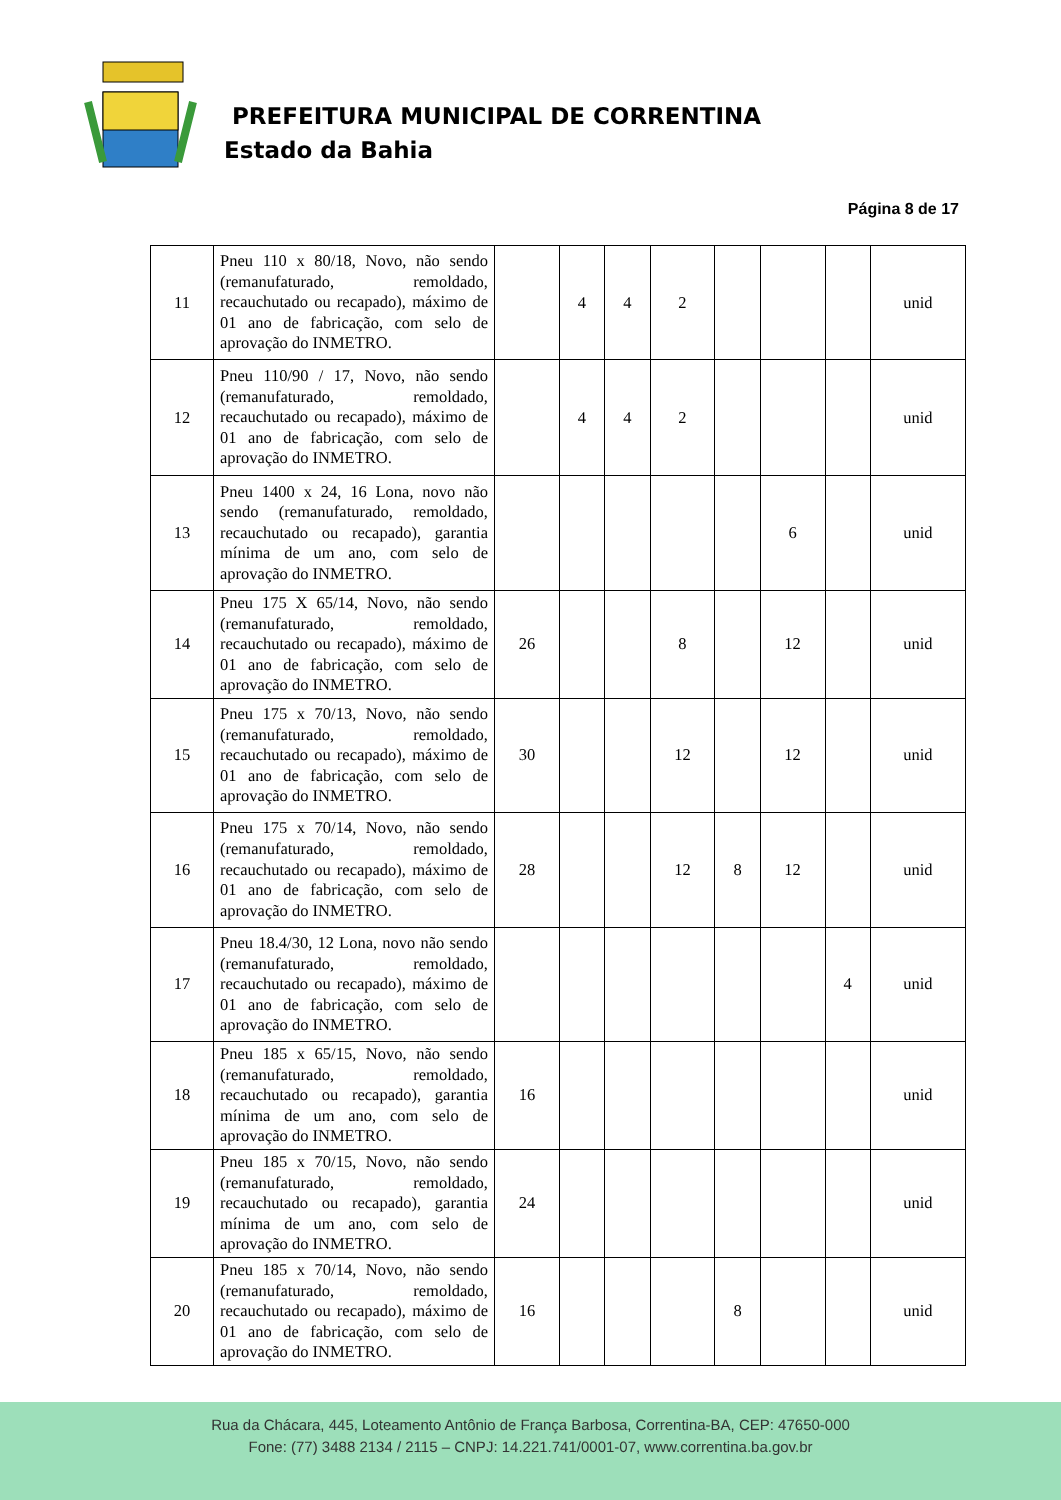PREFEITURA MUNICIPAL DE CORRENTINA
Estado da Bahia
Página 8 de 17
| 11 | Pneu 110 x 80/18, Novo, não sendo (remanufaturado, remoldado, recauchutado ou recapado), máximo de 01 ano de fabricação, com selo de aprovação do INMETRO. | | 4 | 4 | 2 | | | | unid |
| 12 | Pneu 110/90 / 17, Novo, não sendo (remanufaturado, remoldado, recauchutado ou recapado), máximo de 01 ano de fabricação, com selo de aprovação do INMETRO. | | 4 | 4 | 2 | | | | unid |
| 13 | Pneu 1400 x 24, 16 Lona, novo não sendo (remanufaturado, remoldado, recauchutado ou recapado), garantia mínima de um ano, com selo de aprovação do INMETRO. | | | | | | 6 | | unid |
| 14 | Pneu 175 X 65/14, Novo, não sendo (remanufaturado, remoldado, recauchutado ou recapado), máximo de 01 ano de fabricação, com selo de aprovação do INMETRO. | 26 | | | 8 | | 12 | | unid |
| 15 | Pneu 175 x 70/13, Novo, não sendo (remanufaturado, remoldado, recauchutado ou recapado), máximo de 01 ano de fabricação, com selo de aprovação do INMETRO. | 30 | | | 12 | | 12 | | unid |
| 16 | Pneu 175 x 70/14, Novo, não sendo (remanufaturado, remoldado, recauchutado ou recapado), máximo de 01 ano de fabricação, com selo de aprovação do INMETRO. | 28 | | | 12 | 8 | 12 | | unid |
| 17 | Pneu 18.4/30, 12 Lona, novo não sendo (remanufaturado, remoldado, recauchutado ou recapado), máximo de 01 ano de fabricação, com selo de aprovação do INMETRO. | | | | | | | 4 | unid |
| 18 | Pneu 185 x 65/15, Novo, não sendo (remanufaturado, remoldado, recauchutado ou recapado), garantia mínima de um ano, com selo de aprovação do INMETRO. | 16 | | | | | | | unid |
| 19 | Pneu 185 x 70/15, Novo, não sendo (remanufaturado, remoldado, recauchutado ou recapado), garantia mínima de um ano, com selo de aprovação do INMETRO. | 24 | | | | | | | unid |
| 20 | Pneu 185 x 70/14, Novo, não sendo (remanufaturado, remoldado, recauchutado ou recapado), máximo de 01 ano de fabricação, com selo de aprovação do INMETRO. | 16 | | | | 8 | | | unid |
Rua da Chácara, 445, Loteamento Antônio de França Barbosa, Correntina-BA, CEP: 47650-000
Fone: (77) 3488 2134 / 2115 – CNPJ: 14.221.741/0001-07, www.correntina.ba.gov.br